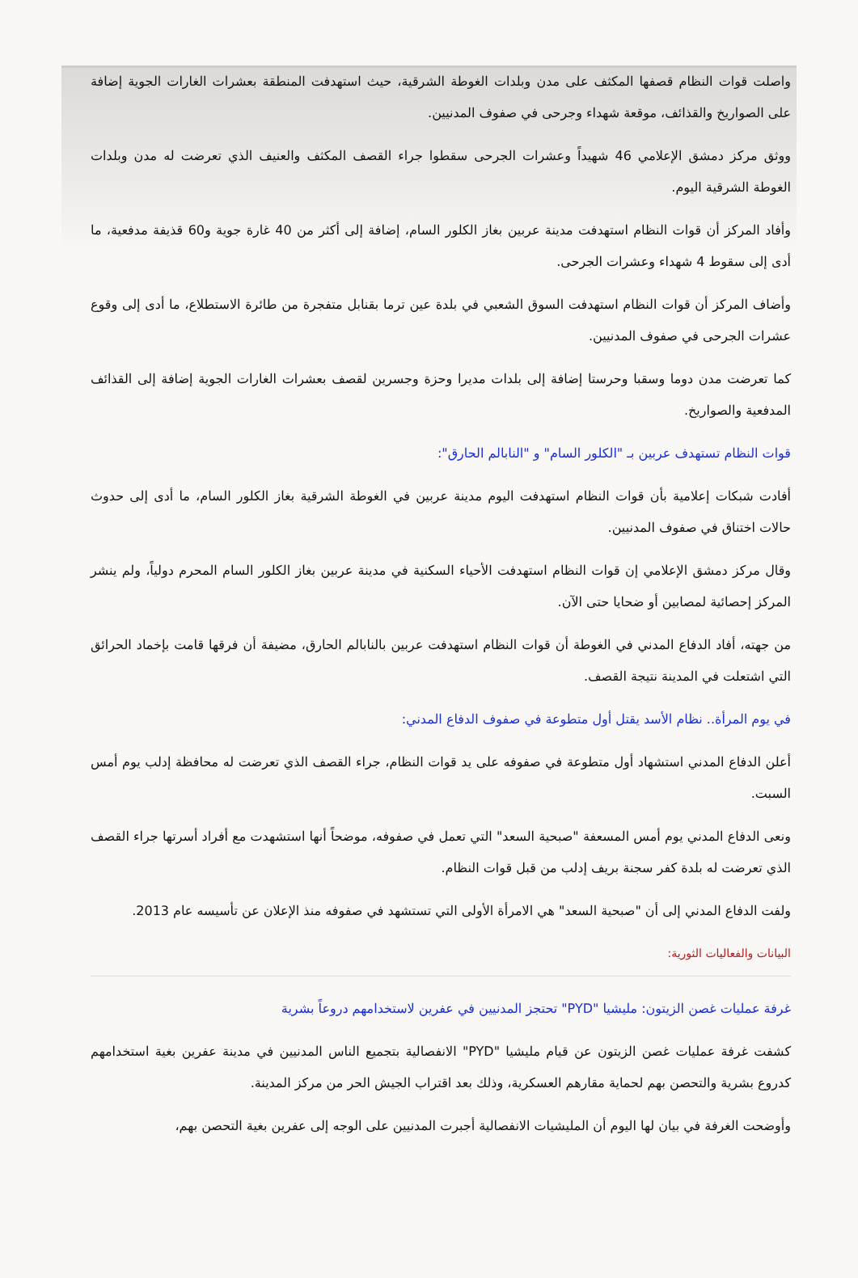واصلت قوات النظام قصفها المكثف على مدن وبلدات الغوطة الشرقية، حيث استهدفت المنطقة بعشرات الغارات الجوية إضافة على الصواريخ والقذائف، موقعة شهداء وجرحى في صفوف المدنيين.
ووثق مركز دمشق الإعلامي 46 شهيداً وعشرات الجرحى سقطوا جراء القصف المكثف والعنيف الذي تعرضت له مدن وبلدات الغوطة الشرقية اليوم.
وأفاد المركز أن قوات النظام استهدفت مدينة عربين بغاز الكلور السام، إضافة إلى أكثر من 40 غارة جوية و60 قذيفة مدفعية، ما أدى إلى سقوط 4 شهداء وعشرات الجرحى.
وأضاف المركز أن قوات النظام استهدفت السوق الشعبي في بلدة عين ترما بقنابل متفجرة من طائرة الاستطلاع، ما أدى إلى وقوع عشرات الجرحى في صفوف المدنيين.
كما تعرضت مدن دوما وسقبا وحرستا إضافة إلى بلدات مديرا وحزة وجسرين لقصف بعشرات الغارات الجوية إضافة إلى القذائف المدفعية والصواريخ.
قوات النظام تستهدف عربين بـ "الكلور السام" و "النابالم الحارق":
أفادت شبكات إعلامية بأن قوات النظام استهدفت اليوم مدينة عربين في الغوطة الشرقية بغاز الكلور السام، ما أدى إلى حدوث حالات اختناق في صفوف المدنيين.
وقال مركز دمشق الإعلامي إن قوات النظام استهدفت الأحياء السكنية في مدينة عربين بغاز الكلور السام المحرم دولياً، ولم ينشر المركز إحصائية لمصابين أو ضحايا حتى الآن.
من جهته، أفاد الدفاع المدني في الغوطة أن قوات النظام استهدفت عربين بالنابالم الحارق، مضيفة أن فرقها قامت بإخماد الحرائق التي اشتعلت في المدينة نتيجة القصف.
في يوم المرأة.. نظام الأسد يقتل أول متطوعة في صفوف الدفاع المدني:
أعلن الدفاع المدني استشهاد أول متطوعة في صفوفه على يد قوات النظام، جراء القصف الذي تعرضت له محافظة إدلب يوم أمس السبت.
ونعى الدفاع المدني يوم أمس المسعفة "صبحية السعد" التي تعمل في صفوفه، موضحاً أنها استشهدت مع أفراد أسرتها جراء القصف الذي تعرضت له بلدة كفر سجنة بريف إدلب من قبل قوات النظام.
ولفت الدفاع المدني إلى أن "صبحية السعد" هي الامرأة الأولى التي تستشهد في صفوفه منذ الإعلان عن تأسيسه عام 2013.
البيانات والفعاليات الثورية:
غرفة عمليات غصن الزيتون: مليشيا "PYD" تحتجز المدنيين في عفرين لاستخدامهم دروعاً بشرية
كشفت غرفة عمليات غصن الزيتون عن قيام مليشيا "PYD" الانفصالية بتجميع الناس المدنيين في مدينة عفرين بغية استخدامهم كدروع بشرية والتحصن بهم لحماية مقارهم العسكرية، وذلك بعد اقتراب الجيش الحر من مركز المدينة.
وأوضحت الغرفة في بيان لها اليوم أن المليشيات الانفصالية أجبرت المدنيين على الوجه إلى عفرين بغية التحصن بهم،